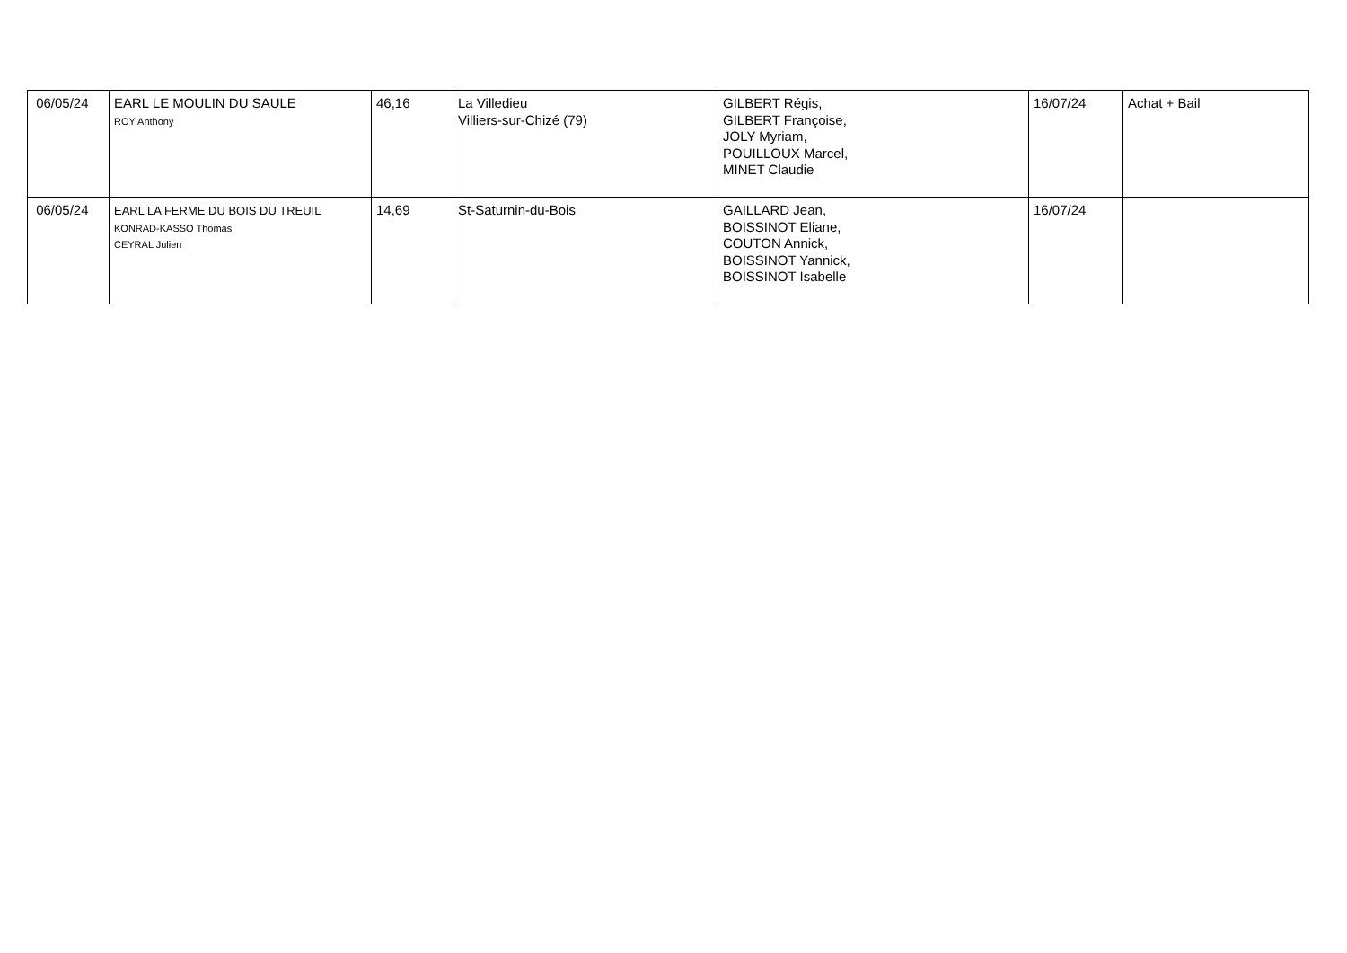| 06/05/24 | EARL LE MOULIN DU SAULE ROY Anthony | 46,16 | La Villedieu Villiers-sur-Chizé (79) | GILBERT Régis, GILBERT Françoise, JOLY Myriam, POUILLOUX Marcel, MINET Claudie | 16/07/24 | Achat + Bail |
| 06/05/24 | EARL LA FERME DU BOIS DU TREUIL KONRAD-KASSO Thomas CEYRAL Julien | 14,69 | St-Saturnin-du-Bois | GAILLARD Jean, BOISSINOT Eliane, COUTON Annick, BOISSINOT Yannick, BOISSINOT Isabelle | 16/07/24 | |